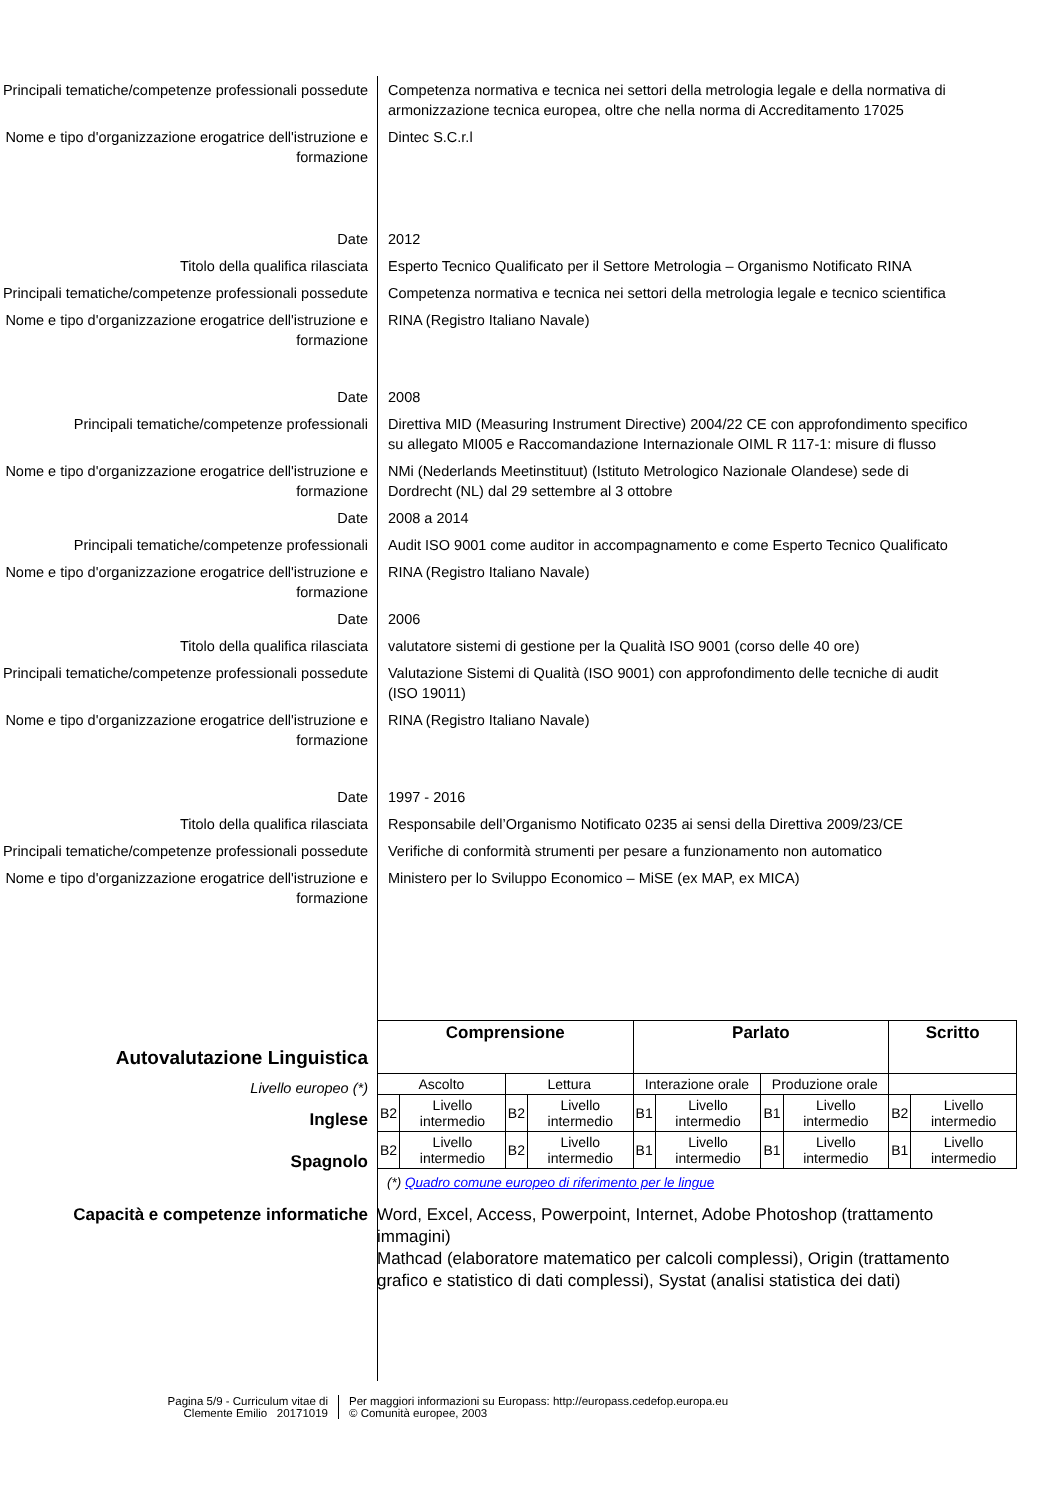Principali tematiche/competenze professionali possedute
Competenza normativa e tecnica nei settori della metrologia legale e della normativa di armonizzazione tecnica europea, oltre che nella norma di Accreditamento 17025
Nome e tipo d'organizzazione erogatrice dell'istruzione e formazione
Dintec S.C.r.l
Date 2012
Titolo della qualifica rilasciata Esperto Tecnico Qualificato per il Settore Metrologia – Organismo Notificato RINA
Principali tematiche/competenze professionali possedute
Competenza normativa e tecnica nei settori della metrologia legale e tecnico scientifica
Nome e tipo d'organizzazione erogatrice dell'istruzione e formazione
RINA (Registro Italiano Navale)
Date 2008
Principali tematiche/competenze professionali
Direttiva MID (Measuring Instrument Directive) 2004/22 CE con approfondimento specifico su allegato MI005 e Raccomandazione Internazionale OIML R 117-1: misure di flusso
Nome e tipo d'organizzazione erogatrice dell'istruzione e formazione
NMi (Nederlands Meetinstituut) (Istituto Metrologico Nazionale Olandese) sede di Dordrecht (NL) dal 29 settembre al 3 ottobre
Date 2008 a 2014
Principali tematiche/competenze professionali
Audit ISO 9001 come auditor in accompagnamento e come Esperto Tecnico Qualificato
Nome e tipo d'organizzazione erogatrice dell'istruzione e formazione
RINA (Registro Italiano Navale)
Date 2006
Titolo della qualifica rilasciata valutatore sistemi di gestione per la Qualità ISO 9001 (corso delle 40 ore)
Principali tematiche/competenze professionali possedute
Valutazione Sistemi di Qualità (ISO 9001) con approfondimento delle tecniche di audit (ISO 19011)
Nome e tipo d'organizzazione erogatrice dell'istruzione e formazione
RINA (Registro Italiano Navale)
Date 1997 - 2016
Titolo della qualifica rilasciata Responsabile dell’Organismo Notificato 0235 ai sensi della Direttiva 2009/23/CE
Principali tematiche/competenze professionali possedute
Verifiche di conformità strumenti per pesare a funzionamento non automatico
Nome e tipo d'organizzazione erogatrice dell'istruzione e formazione
Ministero per lo Sviluppo Economico – MiSE (ex MAP, ex MICA)
Autovalutazione Linguistica
Livello europeo (*)
Inglese
Spagnolo
| Comprensione | | | | Parlato | | | | Scritto | |
| --- | --- | --- | --- | --- | --- | --- | --- | --- | --- |
| Ascolto | | Lettura | | Interazione orale | | Produzione orale | | | |
| B2 | Livello intermedio | B2 | Livello intermedio | B1 | Livello intermedio | B1 | Livello intermedio | B2 | Livello intermedio |
| B2 | Livello intermedio | B2 | Livello intermedio | B1 | Livello intermedio | B1 | Livello intermedio | B1 | Livello intermedio |
(*) Quadro comune europeo di riferimento per le lingue
Capacità e competenze informatiche Word, Excel, Access, Powerpoint, Internet, Adobe Photoshop (trattamento immagini)
Mathcad (elaboratore matematico per calcoli complessi), Origin (trattamento grafico e statistico di dati complessi), Systat (analisi statistica dei dati)
Pagina 5/9 - Curriculum vitae di
Clemente Emilio 20171019
Per maggiori informazioni su Europass: http://europass.cedefop.europa.eu
© Comunità europee, 2003